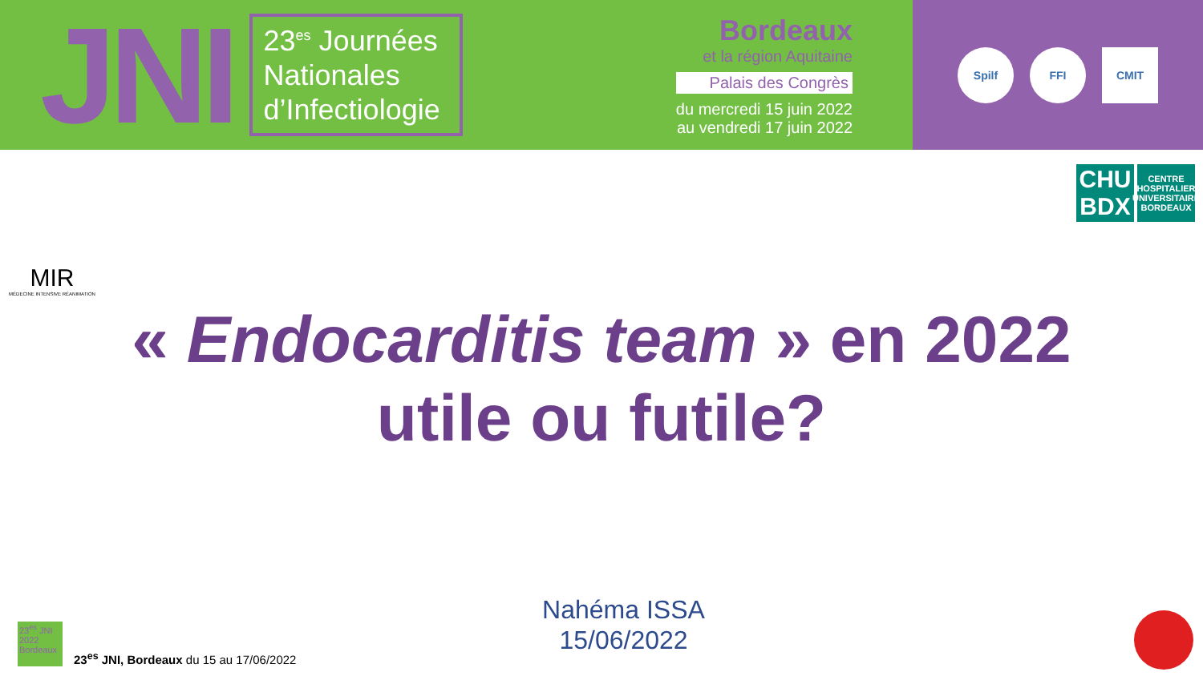JNI
23<sup>es</sup> Journées Nationales d’Infectiologie
Bordeaux
et la région Aquitaine
Palais des Congrès
du mercredi 15 juin 2022
au vendredi 17 juin 2022
Spilf FFI CMIT
MIR
MÉDECINE INTENSIVE RÉANIMATION
CHU BDX
CENTRE HOSPITALIER UNIVERSITAIRE BORDEAUX
« Endocarditis team » en 2022
utile ou futile?
Nahéma ISSA
15/06/2022
23<sup>es</sup> JNI 2022 Bordeaux
23<sup>es</sup> JNI, Bordeaux du 15 au 17/06/2022